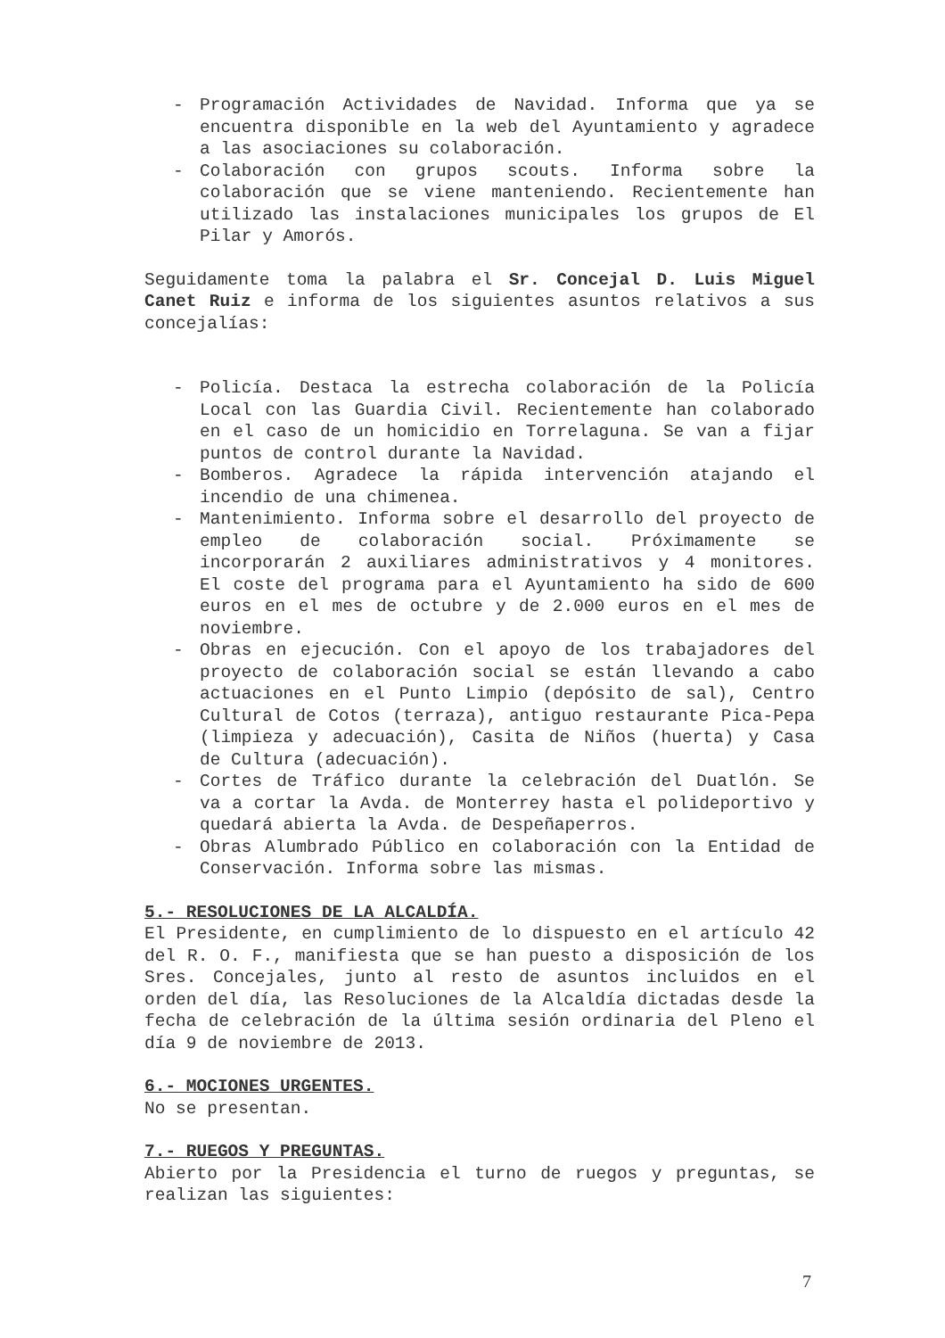- Programación Actividades de Navidad. Informa que ya se encuentra disponible en la web del Ayuntamiento y agradece a las asociaciones su colaboración.
- Colaboración con grupos scouts. Informa sobre la colaboración que se viene manteniendo. Recientemente han utilizado las instalaciones municipales los grupos de El Pilar y Amorós.
Seguidamente toma la palabra el Sr. Concejal D. Luis Miguel Canet Ruiz e informa de los siguientes asuntos relativos a sus concejalías:
- Policía. Destaca la estrecha colaboración de la Policía Local con las Guardia Civil. Recientemente han colaborado en el caso de un homicidio en Torrelaguna. Se van a fijar puntos de control durante la Navidad.
- Bomberos. Agradece la rápida intervención atajando el incendio de una chimenea.
- Mantenimiento. Informa sobre el desarrollo del proyecto de empleo de colaboración social. Próximamente se incorporarán 2 auxiliares administrativos y 4 monitores. El coste del programa para el Ayuntamiento ha sido de 600 euros en el mes de octubre y de 2.000 euros en el mes de noviembre.
- Obras en ejecución. Con el apoyo de los trabajadores del proyecto de colaboración social se están llevando a cabo actuaciones en el Punto Limpio (depósito de sal), Centro Cultural de Cotos (terraza), antiguo restaurante Pica-Pepa (limpieza y adecuación), Casita de Niños (huerta) y Casa de Cultura (adecuación).
- Cortes de Tráfico durante la celebración del Duatlón. Se va a cortar la Avda. de Monterrey hasta el polideportivo y quedará abierta la Avda. de Despeñaperros.
- Obras Alumbrado Público en colaboración con la Entidad de Conservación. Informa sobre las mismas.
5.- RESOLUCIONES DE LA ALCALDÍA.
El Presidente, en cumplimiento de lo dispuesto en el artículo 42 del R. O. F., manifiesta que se han puesto a disposición de los Sres. Concejales, junto al resto de asuntos incluidos en el orden del día, las Resoluciones de la Alcaldía dictadas desde la fecha de celebración de la última sesión ordinaria del Pleno el día 9 de noviembre de 2013.
6.- MOCIONES URGENTES.
No se presentan.
7.- RUEGOS Y PREGUNTAS.
Abierto por la Presidencia el turno de ruegos y preguntas, se realizan las siguientes:
7